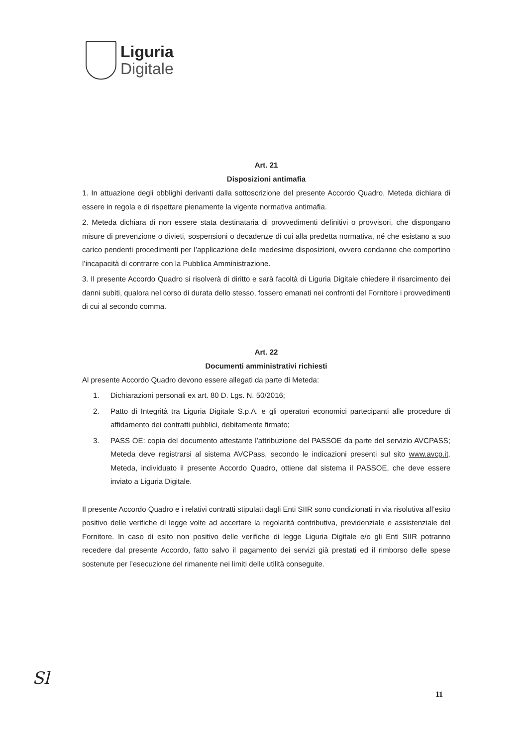Liguria
Digitale
Art. 21
Disposizioni antimafia
1. In attuazione degli obblighi derivanti dalla sottoscrizione del presente Accordo Quadro, Meteda dichiara di essere in regola e di rispettare pienamente la vigente normativa antimafia.
2. Meteda dichiara di non essere stata destinataria di provvedimenti definitivi o provvisori, che dispongano misure di prevenzione o divieti, sospensioni o decadenze di cui alla predetta normativa, né che esistano a suo carico pendenti procedimenti per l’applicazione delle medesime disposizioni, ovvero condanne che comportino l’incapacità di contrarre con la Pubblica Amministrazione.
3. Il presente Accordo Quadro si risolverà di diritto e sarà facoltà di Liguria Digitale chiedere il risarcimento dei danni subiti, qualora nel corso di durata dello stesso, fossero emanati nei confronti del Fornitore i provvedimenti di cui al secondo comma.
Art. 22
Documenti amministrativi richiesti
Al presente Accordo Quadro devono essere allegati da parte di Meteda:
1. Dichiarazioni personali ex art. 80 D. Lgs. N. 50/2016;
2. Patto di Integrità tra Liguria Digitale S.p.A. e gli operatori economici partecipanti alle procedure di affidamento dei contratti pubblici, debitamente firmato;
3. PASS OE: copia del documento attestante l’attribuzione del PASSOE da parte del servizio AVCPASS; Meteda deve registrarsi al sistema AVCPass, secondo le indicazioni presenti sul sito www.avcp.it. Meteda, individuato il presente Accordo Quadro, ottiene dal sistema il PASSOE, che deve essere inviato a Liguria Digitale.
Il presente Accordo Quadro e i relativi contratti stipulati dagli Enti SIIR sono condizionati in via risolutiva all’esito positivo delle verifiche di legge volte ad accertare la regolarità contributiva, previdenziale e assistenziale del Fornitore. In caso di esito non positivo delle verifiche di legge Liguria Digitale e/o gli Enti SIIR potranno recedere dal presente Accordo, fatto salvo il pagamento dei servizi già prestati ed il rimborso delle spese sostenute per l’esecuzione del rimanente nei limiti delle utilità conseguite.
Sl
11